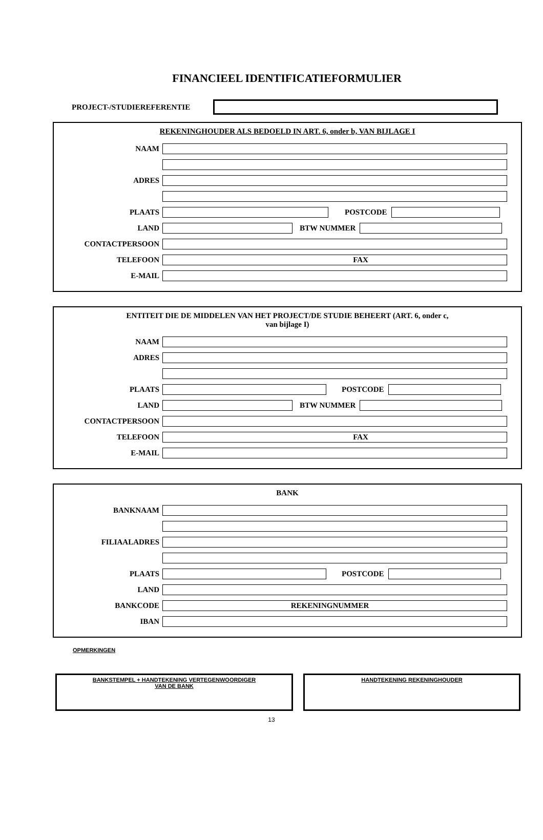FINANCIEEL IDENTIFICATIEFORMULIER
PROJECT-/STUDIEREFERENTIE
REKENINGHOUDER ALS BEDOELD IN ART. 6, onder b, VAN BIJLAGE I
NAAM
ADRES
PLAATS POSTCODE
LAND BTW NUMMER
CONTACTPERSOON
TELEFOON
FAX
E-MAIL
ENTITEIT DIE DE MIDDELEN VAN HET PROJECT/DE STUDIE BEHEERT (ART. 6, onder c,
van bijlage I)
NAAM
ADRES
PLAATS POSTCODE
LAND BTW NUMMER
CONTACTPERSOON
TELEFOON
FAX
E-MAIL
BANK
BANKNAAM
FILIAALADRES
PLAATS POSTCODE
LAND
BANKCODE
REKENINGNUMMER
IBAN
OPMERKINGEN
BANKSTEMPEL + HANDTEKENING VERTEGENWOORDIGER
VAN DE BANK
HANDTEKENING REKENINGHOUDER
13